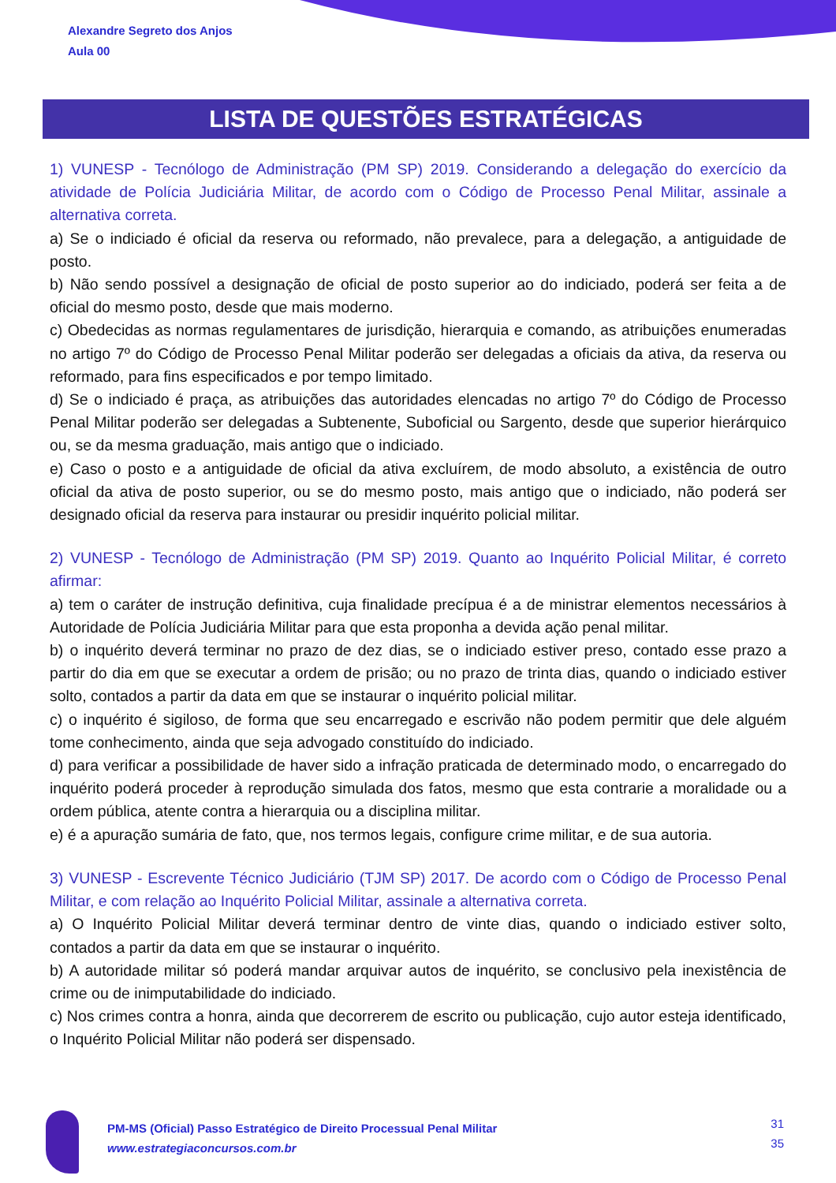Alexandre Segreto dos Anjos
Aula 00
LISTA DE QUESTÕES ESTRATÉGICAS
1) VUNESP - Tecnólogo de Administração (PM SP) 2019. Considerando a delegação do exercício da atividade de Polícia Judiciária Militar, de acordo com o Código de Processo Penal Militar, assinale a alternativa correta.
a) Se o indiciado é oficial da reserva ou reformado, não prevalece, para a delegação, a antiguidade de posto.
b) Não sendo possível a designação de oficial de posto superior ao do indiciado, poderá ser feita a de oficial do mesmo posto, desde que mais moderno.
c) Obedecidas as normas regulamentares de jurisdição, hierarquia e comando, as atribuições enumeradas no artigo 7º do Código de Processo Penal Militar poderão ser delegadas a oficiais da ativa, da reserva ou reformado, para fins especificados e por tempo limitado.
d) Se o indiciado é praça, as atribuições das autoridades elencadas no artigo 7º do Código de Processo Penal Militar poderão ser delegadas a Subtenente, Suboficial ou Sargento, desde que superior hierárquico ou, se da mesma graduação, mais antigo que o indiciado.
e) Caso o posto e a antiguidade de oficial da ativa excluírem, de modo absoluto, a existência de outro oficial da ativa de posto superior, ou se do mesmo posto, mais antigo que o indiciado, não poderá ser designado oficial da reserva para instaurar ou presidir inquérito policial militar.
2) VUNESP - Tecnólogo de Administração (PM SP) 2019. Quanto ao Inquérito Policial Militar, é correto afirmar:
a) tem o caráter de instrução definitiva, cuja finalidade precípua é a de ministrar elementos necessários à Autoridade de Polícia Judiciária Militar para que esta proponha a devida ação penal militar.
b) o inquérito deverá terminar no prazo de dez dias, se o indiciado estiver preso, contado esse prazo a partir do dia em que se executar a ordem de prisão; ou no prazo de trinta dias, quando o indiciado estiver solto, contados a partir da data em que se instaurar o inquérito policial militar.
c) o inquérito é sigiloso, de forma que seu encarregado e escrivão não podem permitir que dele alguém tome conhecimento, ainda que seja advogado constituído do indiciado.
d) para verificar a possibilidade de haver sido a infração praticada de determinado modo, o encarregado do inquérito poderá proceder à reprodução simulada dos fatos, mesmo que esta contrarie a moralidade ou a ordem pública, atente contra a hierarquia ou a disciplina militar.
e) é a apuração sumária de fato, que, nos termos legais, configure crime militar, e de sua autoria.
3) VUNESP - Escrevente Técnico Judiciário (TJM SP) 2017. De acordo com o Código de Processo Penal Militar, e com relação ao Inquérito Policial Militar, assinale a alternativa correta.
a) O Inquérito Policial Militar deverá terminar dentro de vinte dias, quando o indiciado estiver solto, contados a partir da data em que se instaurar o inquérito.
b) A autoridade militar só poderá mandar arquivar autos de inquérito, se conclusivo pela inexistência de crime ou de inimputabilidade do indiciado.
c) Nos crimes contra a honra, ainda que decorrerem de escrito ou publicação, cujo autor esteja identificado, o Inquérito Policial Militar não poderá ser dispensado.
PM-MS (Oficial) Passo Estratégico de Direito Processual Penal Militar
www.estrategiaconcursos.com.br
31
35